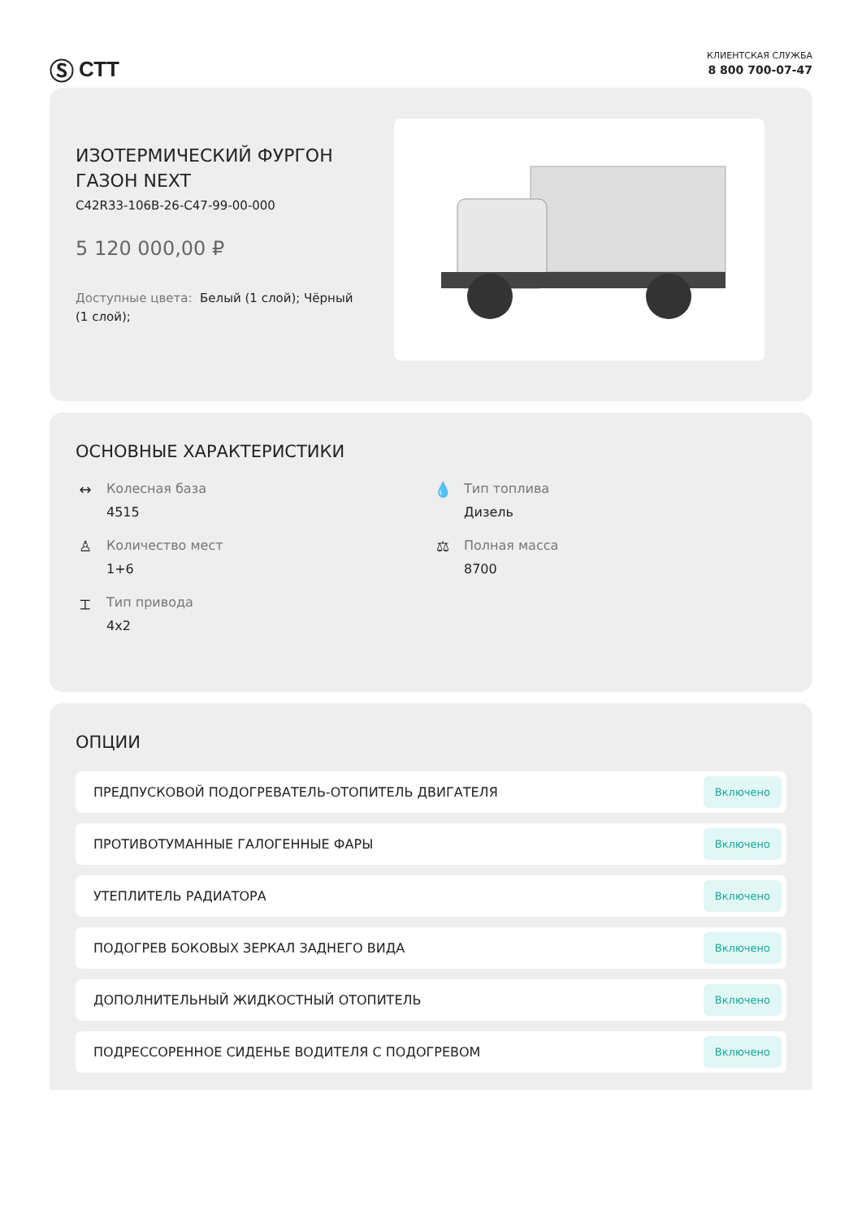Ⓢ СТТ
КЛИЕНТСКАЯ СЛУЖБА
8 800 700-07-47
ИЗОТЕРМИЧЕСКИЙ ФУРГОН ГАЗОН NEXT
C42R33-106B-26-C47-99-00-000
5 120 000,00 ₽
Доступные цвета: Белый (1 слой); Чёрный (1 слой);
ОСНОВНЫЕ ХАРАКТЕРИСТИКИ
↔ Колесная база
4515
💧 Тип топлива
Дизель
♙ Количество мест
1+6
⚖ Полная масса
8700
⌶ Тип привода
4x2
ОПЦИИ
ПРЕДПУСКОВОЙ ПОДОГРЕВАТЕЛЬ-ОТОПИТЕЛЬ ДВИГАТЕЛЯ Включено
ПРОТИВОТУМАННЫЕ ГАЛОГЕННЫЕ ФАРЫ Включено
УТЕПЛИТЕЛЬ РАДИАТОРА Включено
ПОДОГРЕВ БОКОВЫХ ЗЕРКАЛ ЗАДНЕГО ВИДА Включено
ДОПОЛНИТЕЛЬНЫЙ ЖИДКОСТНЫЙ ОТОПИТЕЛЬ Включено
ПОДРЕССОРЕННОЕ СИДЕНЬЕ ВОДИТЕЛЯ С ПОДОГРЕВОМ Включено